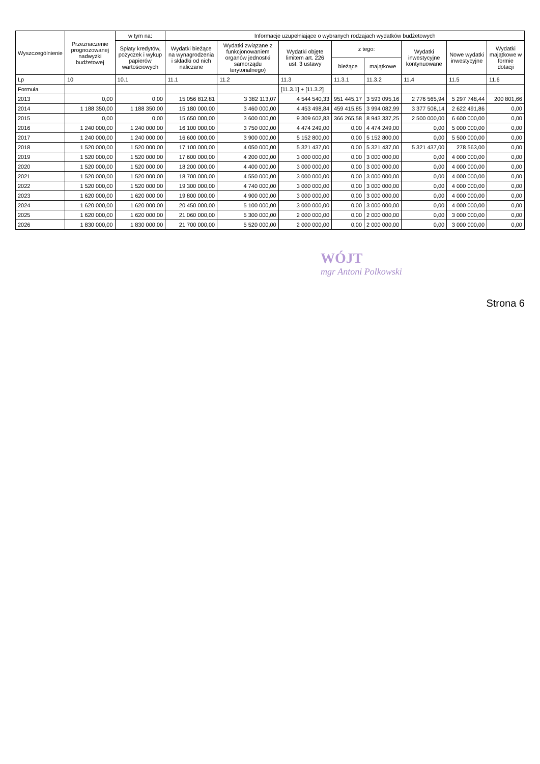| Wyszczególnienie | Przeznaczenie prognozowanej nadwyżki budżetowej | w tym na: | Informacje uzupełniające o wybranych rodzajach wydatków budżetowych | | | | | | | |
| --- | --- | --- | --- | --- | --- | --- | --- | --- | --- | --- |
| | | Spłaty kredytów, pożyczek i wykup papierów wartościowych | Wydatki bieżące na wynagrodzenia i składki od nich naliczane | Wydatki związane z funkcjonowaniem organów jednostki samorządu terytorialnego) | Wydatki objęte limitem art. 226 ust. 3 ustawy | z tego: | | Wydatki inwestycyjne kontynuowane | Nowe wydatki inwestycyjne | Wydatki majątkowe w formie dotacji |
| | | | | | | bieżące | majątkowe | | | |
| Lp | 10 | 10.1 | 11.1 | 11.2 | 11.3 | 11.3.1 | 11.3.2 | 11.4 | 11.5 | 11.6 |
| Formuła | | | | | [11.3.1] + [11.3.2] | | | | | |
| 2013 | 0,00 | 0,00 | 15 056 812,81 | 3 382 113,07 | 4 544 540,33 | 951 445,17 | 3 593 095,16 | 2 776 565,94 | 5 297 748,44 | 200 801,66 |
| 2014 | 1 188 350,00 | 1 188 350,00 | 15 180 000,00 | 3 460 000,00 | 4 453 498,84 | 459 415,85 | 3 994 082,99 | 3 377 508,14 | 2 622 491,86 | 0,00 |
| 2015 | 0,00 | 0,00 | 15 650 000,00 | 3 600 000,00 | 9 309 602,83 | 366 265,58 | 8 943 337,25 | 2 500 000,00 | 6 600 000,00 | 0,00 |
| 2016 | 1 240 000,00 | 1 240 000,00 | 16 100 000,00 | 3 750 000,00 | 4 474 249,00 | 0,00 | 4 474 249,00 | 0,00 | 5 000 000,00 | 0,00 |
| 2017 | 1 240 000,00 | 1 240 000,00 | 16 600 000,00 | 3 900 000,00 | 5 152 800,00 | 0,00 | 5 152 800,00 | 0,00 | 5 500 000,00 | 0,00 |
| 2018 | 1 520 000,00 | 1 520 000,00 | 17 100 000,00 | 4 050 000,00 | 5 321 437,00 | 0,00 | 5 321 437,00 | 5 321 437,00 | 278 563,00 | 0,00 |
| 2019 | 1 520 000,00 | 1 520 000,00 | 17 600 000,00 | 4 200 000,00 | 3 000 000,00 | 0,00 | 3 000 000,00 | 0,00 | 4 000 000,00 | 0,00 |
| 2020 | 1 520 000,00 | 1 520 000,00 | 18 200 000,00 | 4 400 000,00 | 3 000 000,00 | 0,00 | 3 000 000,00 | 0,00 | 4 000 000,00 | 0,00 |
| 2021 | 1 520 000,00 | 1 520 000,00 | 18 700 000,00 | 4 550 000,00 | 3 000 000,00 | 0,00 | 3 000 000,00 | 0,00 | 4 000 000,00 | 0,00 |
| 2022 | 1 520 000,00 | 1 520 000,00 | 19 300 000,00 | 4 740 000,00 | 3 000 000,00 | 0,00 | 3 000 000,00 | 0,00 | 4 000 000,00 | 0,00 |
| 2023 | 1 620 000,00 | 1 620 000,00 | 19 800 000,00 | 4 900 000,00 | 3 000 000,00 | 0,00 | 3 000 000,00 | 0,00 | 4 000 000,00 | 0,00 |
| 2024 | 1 620 000,00 | 1 620 000,00 | 20 450 000,00 | 5 100 000,00 | 3 000 000,00 | 0,00 | 3 000 000,00 | 0,00 | 4 000 000,00 | 0,00 |
| 2025 | 1 620 000,00 | 1 620 000,00 | 21 060 000,00 | 5 300 000,00 | 2 000 000,00 | 0,00 | 2 000 000,00 | 0,00 | 3 000 000,00 | 0,00 |
| 2026 | 1 830 000,00 | 1 830 000,00 | 21 700 000,00 | 5 520 000,00 | 2 000 000,00 | 0,00 | 2 000 000,00 | 0,00 | 3 000 000,00 | 0,00 |
WÓJT
mgr Antoni Polkowski
Strona 6